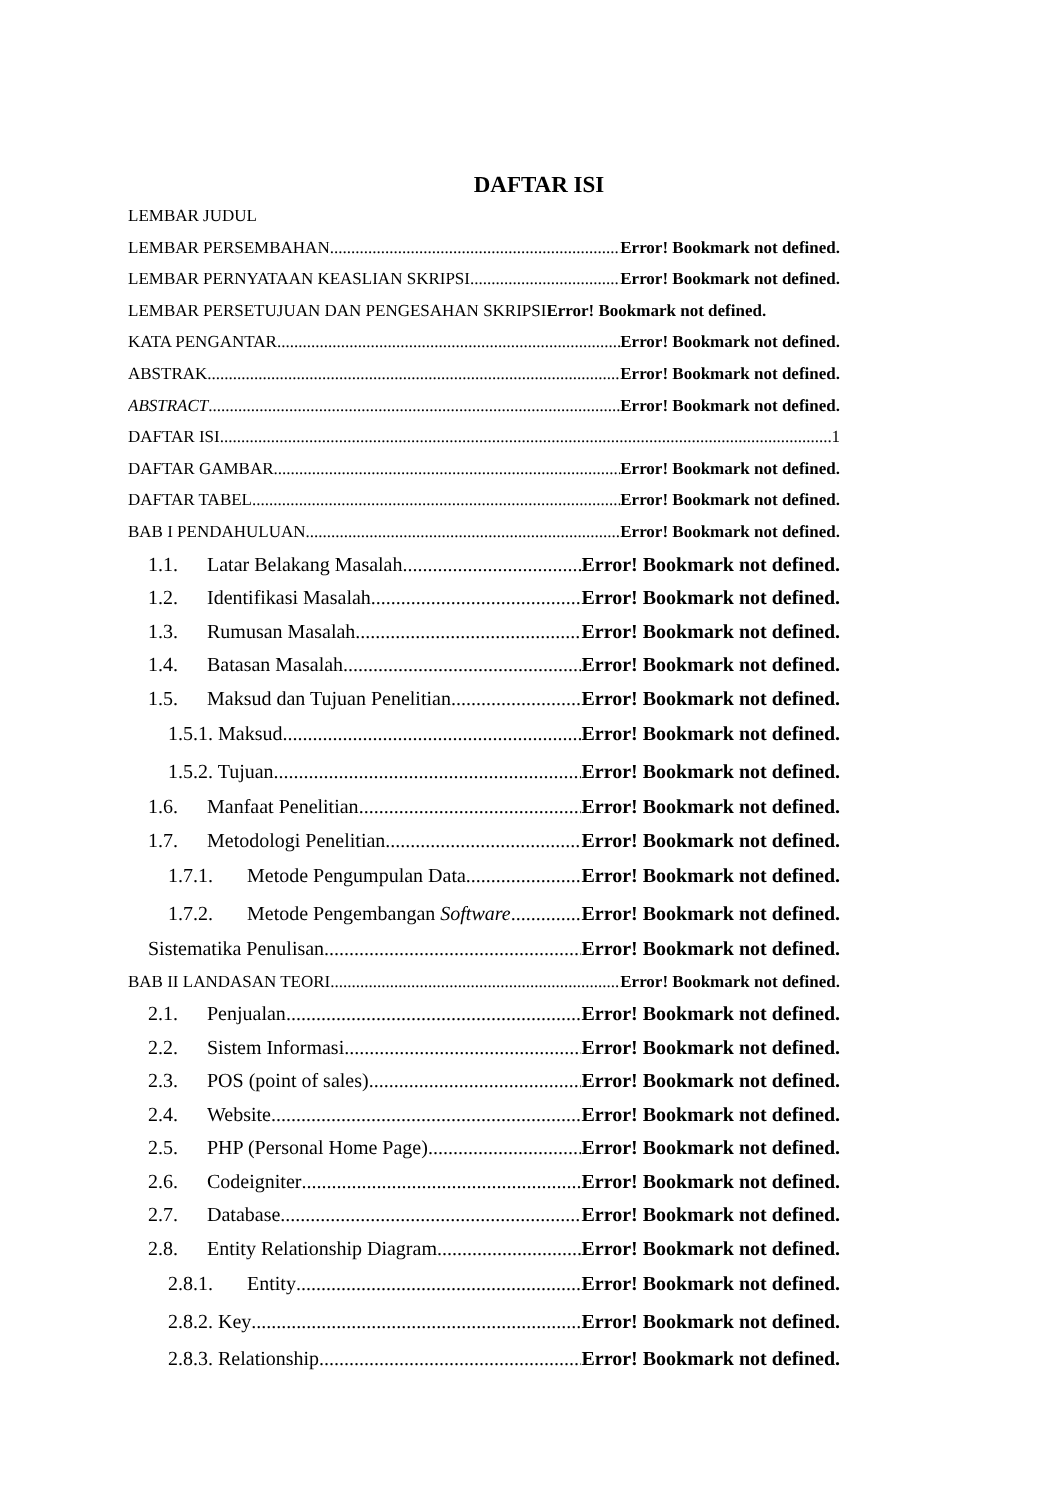DAFTAR ISI
LEMBAR JUDUL
LEMBAR PERSEMBAHAN Error! Bookmark not defined.
LEMBAR PERNYATAAN KEASLIAN SKRIPSI Error! Bookmark not defined.
LEMBAR PERSETUJUAN DAN PENGESAHAN SKRIPSIError! Bookmark not defined.
KATA PENGANTAR Error! Bookmark not defined.
ABSTRAK Error! Bookmark not defined.
ABSTRACT Error! Bookmark not defined.
DAFTAR ISI 1
DAFTAR GAMBAR Error! Bookmark not defined.
DAFTAR TABEL Error! Bookmark not defined.
BAB I PENDAHULUAN Error! Bookmark not defined.
1.1. Latar Belakang Masalah Error! Bookmark not defined.
1.2. Identifikasi Masalah Error! Bookmark not defined.
1.3. Rumusan Masalah Error! Bookmark not defined.
1.4. Batasan Masalah Error! Bookmark not defined.
1.5. Maksud dan Tujuan Penelitian Error! Bookmark not defined.
1.5.1. Maksud Error! Bookmark not defined.
1.5.2. Tujuan Error! Bookmark not defined.
1.6. Manfaat Penelitian Error! Bookmark not defined.
1.7. Metodologi Penelitian Error! Bookmark not defined.
1.7.1. Metode Pengumpulan Data Error! Bookmark not defined.
1.7.2. Metode Pengembangan Software Error! Bookmark not defined.
Sistematika Penulisan Error! Bookmark not defined.
BAB II LANDASAN TEORI Error! Bookmark not defined.
2.1. Penjualan Error! Bookmark not defined.
2.2. Sistem Informasi Error! Bookmark not defined.
2.3. POS (point of sales) Error! Bookmark not defined.
2.4. Website Error! Bookmark not defined.
2.5. PHP (Personal Home Page) Error! Bookmark not defined.
2.6. Codeigniter Error! Bookmark not defined.
2.7. Database Error! Bookmark not defined.
2.8. Entity Relationship Diagram Error! Bookmark not defined.
2.8.1. Entity Error! Bookmark not defined.
2.8.2. Key Error! Bookmark not defined.
2.8.3. Relationship Error! Bookmark not defined.